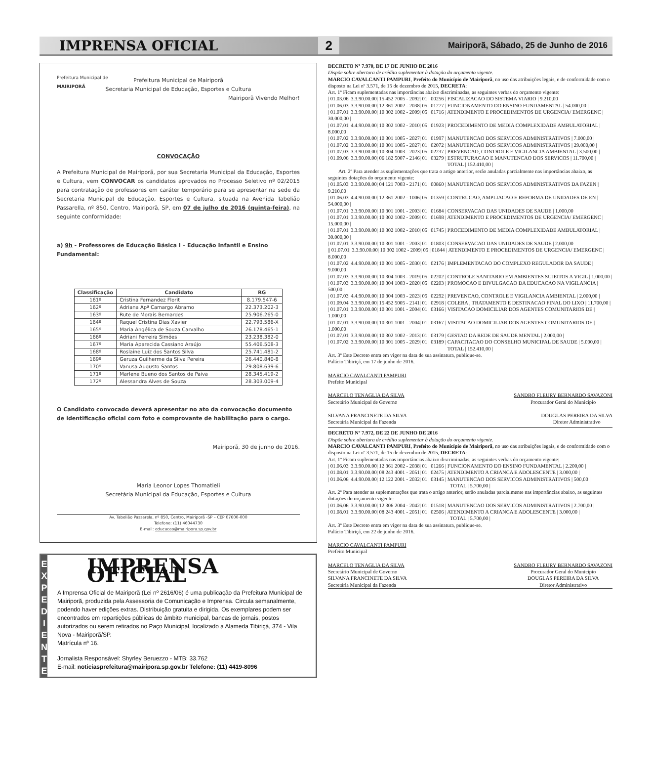IMPRENSA OFICIAL 2 Mairiporã, Sábado, 25 de Junho de 2016
Prefeitura Municipal de
MAIRIPORÃ
Prefeitura Municipal de Mairiporã
Secretaria Municipal de Educação, Esportes e Cultura
Mairiporã Vivendo Melhor!
CONVOCAÇÃO
A Prefeitura Municipal de Mairiporã, por sua Secretaria Municipal da Educação, Esportes e Cultura, vem CONVOCAR os candidatos aprovados no Processo Seletivo nº 02/2015 para contratação de professores em caráter temporário para se apresentar na sede da Secretaria Municipal de Educação, Esportes e Cultura, situada na Avenida Tabelião Passarella, nº 850, Centro, Mairiporã, SP, em 07 de julho de 2016 (quinta-feira), na seguinte conformidade:
a) 9h - Professores de Educação Básica I – Educação Infantil e Ensino Fundamental:
| Classificação | Candidato | RG |
| --- | --- | --- |
| 161º | Cristina Fernandez Florit | 8.179.547-6 |
| 162º | Adriana Apª Camargo Abramo | 22.373.202-3 |
| 163º | Rute de Morais Bernardes | 25.906.265-0 |
| 164º | Raquel Cristina Dias Xavier | 22.793.586-X |
| 165º | Maria Angélica de Souza Carvalho | 26.178.465-1 |
| 166º | Adriani Ferreira Simões | 23.238.382-0 |
| 167º | Maria Aparecida Cassiano Araújo | 55.406.508-3 |
| 168º | Roslaine Luiz dos Santos Silva | 25.741.481-2 |
| 169º | Geruza Guilherme da Silva Pereira | 26.440.840-8 |
| 170º | Vanusa Augusto Santos | 29.808.639-6 |
| 171º | Marlene Bueno dos Santos de Paiva | 28.345.419-2 |
| 172º | Alessandra Alves de Souza | 28.303.009-4 |
O Candidato convocado deverá apresentar no ato da convocação documento de identificação oficial com foto e comprovante de habilitação para o cargo.
Mairiporã, 30 de junho de 2016.
Maria Leonor Lopes Thomatieli
Secretária Municipal da Educação, Esportes e Cultura
Av. Tabelião Passarela, nº 850, Centro, Mairiporã -SP – CEP 07600-000
Telefone: (11) 46044730
E-mail: educacao@mairipora.sp.gov.br
E
X
P
E
D
I
E
N
T
E
IMPRENSA OFICIAL
A Imprensa Oficial de Mairiporã (Lei nº 2616/06) é uma publicação da Prefeitura Municipal de Mairiporã, produzida pela Assessoria de Comunicação e Imprensa. Circula semanalmente, podendo haver edições extras. Distribuição gratuita e dirigida. Os exemplares podem ser encontrados em repartições públicas de âmbito municipal, bancas de jornais, postos autorizados ou serem retirados no Paço Municipal, localizado a Alameda Tibiriçá, 374 - Vila Nova - Mairiporã/SP.
Matrícula nº 16.
Jornalista Responsável: Shyrley Beruezzo - MTB: 33.762
E-mail: noticiasprefeitura@mairipora.sp.gov.br Telefone: (11) 4419-8096
DECRETO Nº 7.970, DE 17 DE JUNHO DE 2016
Dispõe sobre abertura de crédito suplementar à dotação do orçamento vigente.
MARCIO CAVALCANTI PAMPURI, Prefeito do Município de Mairiporã, no uso das atribuições legais, e de conformidade com o disposto na Lei nº 3.571, de 15 de dezembro de 2015, DECRETA:
Art. 1º Ficam suplementadas nas importâncias abaixo discriminadas, as seguintes verbas do orçamento vigente:
| 01.03.06| 3.3.90.00.00| 15 452 7005 - 2092| 01 | 00256 | FISCALIZACAO DO SISTEMA VIARIO | 9.210,00
| 01.06.03| 3.3.90.00.00| 12 361 2002 - 2038| 05 | 01277 | FUNCIONAMENTO DO ENSINO FUNDAMENTAL | 54.000,00 |
| 01.07.01| 3.3.90.00.00| 10 302 1002 - 2009| 05 | 01716 | ATENDIMENTO E PROCEDIMENTOS DE URGENCIA/ EMERGENC | 30.000,00 |
| 01.07.01| 4.4.90.00.00| 10 302 1002 - 2010| 05 | 01923 | PROCEDIMENTO DE MEDIA COMPLEXIDADE AMBULATORIAL | 8.000,00 |
| 01.07.02| 3.3.90.00.00| 10 301 1005 - 2027| 01 | 01997 | MANUTENCAO DOS SERVICOS ADMINISTRATIVOS | 7.000,00 |
| 01.07.02| 3.3.90.00.00| 10 301 1005 - 2027| 01 | 02072 | MANUTENCAO DOS SERVICOS ADMINISTRATIVOS | 29.000,00 |
| 01.07.03| 3.3.90.00.00| 10 304 1003 - 2023| 05 | 02237 | PREVENCAO, CONTROLE E VIGILANCIA AMBIENTAL | 3.500,00 |
| 01.09.06| 3.3.90.00.00| 06 182 5007 - 2146| 01 | 03279 | ESTRUTURACAO E MANUTENCAO DOS SERVICOS | 11.700,00 |
TOTAL | 152.410,00 |
Art. 2º Para atender as suplementações que trata o artigo anterior, serão anuladas parcialmente nas importâncias abaixo, as seguintes dotações do orçamento vigente:
| 01.05.03| 3.3.90.00.00| 04 121 7003 - 2171| 01 | 00860 | MANUTENCAO DOS SERVICOS ADMINISTRATIVOS DA FAZEN | 9.210,00 |
| 01.06.03| 4.4.90.00.00| 12 361 2002 - 1006| 05 | 01359 | CONTRUCAO, AMPLIACAO E REFORMA DE UNIDADES DE EN | 54.000,00 |
| 01.07.01| 3.3.90.00.00| 10 301 1001 - 2003| 01 | 01684 | CONSERVACAO DAS UNIDADES DE SAUDE | 1.000,00
| 01.07.01| 3.3.90.00.00| 10 302 1002 - 2009| 01 | 01698 | ATENDIMENTO E PROCEDIMENTOS DE URGENCIA/ EMERGENC | 15.000,00 |
| 01.07.01| 3.3.90.00.00| 10 302 1002 - 2010| 05 | 01745 | PROCEDIMENTO DE MEDIA COMPLEXIDADE AMBULATORIAL | 30.000,00 |
| 01.07.01| 3.3.90.00.00| 10 301 1001 - 2003| 01 | 01803 | CONSERVACAO DAS UNIDADES DE SAUDE | 2.000,00
|| 01.07.01| 3.3.90.00.00| 10 302 1002 - 2009| 05 | 01844 | ATENDIMENTO E PROCEDIMENTOS DE URGENCIA/ EMERGENC | 8.000,00 |
| 01.07.02| 4.4.90.00.00| 10 301 1005 - 2030| 01 | 02176 | IMPLEMENTACAO DO COMPLEXO REGULADOR DA SAUDE | 9.000,00 |
| 01.07.03| 3.3.90.00.00| 10 304 1003 - 2019| 05 | 02202 | CONTROLE SANITARIO EM AMBIENTES SUJEITOS A VIGIL | 1.000,00 |
| 01.07.03| 3.3.90.00.00| 10 304 1003 - 2020| 05 | 02203 | PROMOCAO E DIVULGACAO DA EDUCACAO NA VIGILANCIA | 500,00 |
| 01.07.03| 4.4.90.00.00| 10 304 1003 - 2023| 05 | 02292 | PREVENCAO, CONTROLE E VIGILANCIA AMBIENTAL | 2.000,00 |
| 01.09.04| 3.3.90.00.00| 15 452 5005 - 2141| 01 | 02918 | COLERA , TRATAMENTO E DESTINACAO FINAL DO LIXO | 11.700,00 |
| 01.07.01| 3.3.90.00.00| 10 301 1001 - 2004| 01 | 03166 | VISITACAO DOMICILIAR DOS AGENTES COMUNITARIOS DE | 1.000,00 |
| 01.07.01| 3.3.90.00.00| 10 301 1001 - 2004| 01 | 03167 | VISITACAO DOMICILIAR DOS AGENTES COMUNITARIOS DE | 1.000,00 |
| 01.07.01| 3.3.90.00.00| 10 302 1002 - 2013| 01 | 03179 | GESTAO DA REDE DE SAUDE MENTAL | 2.000,00 |
| 01.07.02| 3.3.90.00.00| 10 301 1005 - 2029| 01 | 03189 | CAPACITACAO DO CONSELHO MUNICIPAL DE SAUDE | 5.000,00 |
TOTAL | 152.410,00 |
Art. 3º Este Decreto entra em vigor na data de sua assinatura, publique-se.
Palácio Tibiriçá, em 17 de junho de 2016.
MARCIO CAVALCANTI PAMPURI
Prefeito Municipal
MARCELO TENAGLIA DA SILVA
Secretário Municipal de Governo
SANDRO FLEURY BERNARDO SAVAZONI
Procurador Geral do Município
SILVANA FRANCINETE DA SILVA
Secretária Municipal da Fazenda
DOUGLAS PEREIRA DA SILVA
Diretor Administrativo
DECRETO Nº 7.972, DE 22 DE JUNHO DE 2016
Dispõe sobre abertura de crédito suplementar à dotação do orçamento vigente.
MARCIO CAVALCANTI PAMPURI, Prefeito do Município de Mairiporã, no uso das atribuições legais, e de conformidade com o disposto na Lei nº 3.571, de 15 de dezembro de 2015, DECRETA:
Art. 1º Ficam suplementadas nas importâncias abaixo discriminadas, as seguintes verbas do orçamento vigente:
| 01.06.03| 3.3.90.00.00| 12 361 2002 - 2038| 01 | 01266 | FUNCIONAMENTO DO ENSINO FUNDAMENTAL | 2.200,00 |
| 01.08.01| 3.3.90.00.00| 08 243 4001 - 2051| 01 | 02475 | ATENDIMENTO A CRIANCA E ADOLESCENTE | 3.000,00 |
| 01.06.06| 4.4.90.00.00| 12 122 2001 - 2032| 01 | 03145 | MANUTENCAO DOS SERVICOS ADMINISTRATIVOS | 500,00 |
TOTAL | 5.700,00 |
Art. 2º Para atender as suplementações que trata o artigo anterior, serão anuladas parcialmente nas importâncias abaixo, as seguintes dotações do orçamento vigente:
| 01.06.06| 3.3.90.00.00| 12 306 2004 - 2042| 01 | 01518 | MANUTENCAO DOS SERVICOS ADMINISTRATIVOS | 2.700,00 |
| 01.08.01| 3.3.90.00.00| 08 243 4001 - 2051| 01 | 02506 | ATENDIMENTO A CRIANCA E ADOLESCENTE | 3.000,00 |
TOTAL | 5.700,00 |
Art. 3º Este Decreto entra em vigor na data de sua assinatura, publique-se.
Palácio Tibiriçá, em 22 de junho de 2016.
MARCIO CAVALCANTI PAMPURI
Prefeito Municipal
MARCELO TENAGLIA DA SILVA
Secretário Municipal de Governo
SILVANA FRANCINETE DA SILVA
Secretária Municipal da Fazenda
SANDRO FLEURY BERNARDO SAVAZONI
Procurador Geral do Município
DOUGLAS PEREIRA DA SILVA
Diretor Administrativo